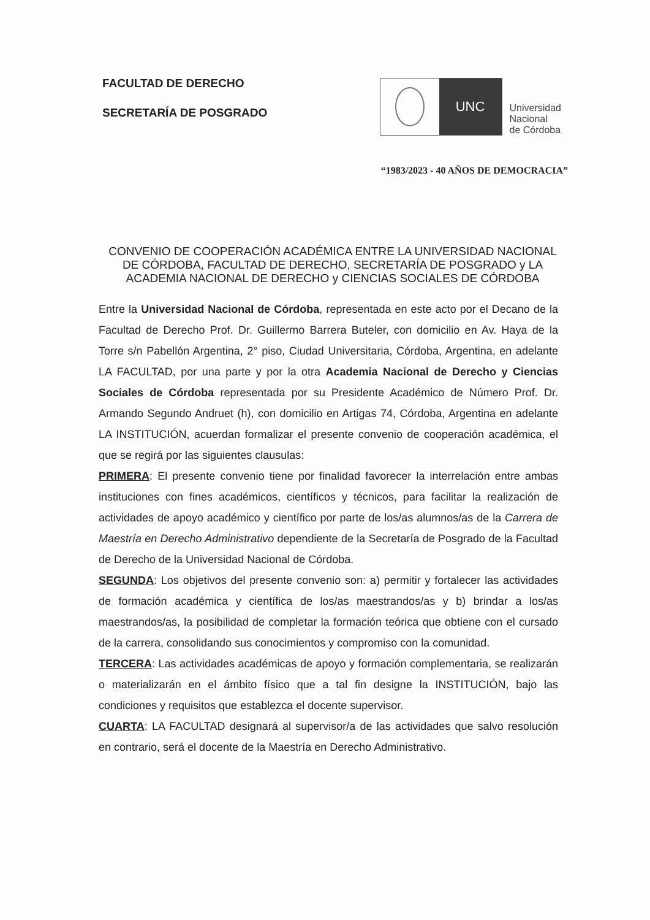FACULTAD DE DERECHO
SECRETARÍA DE POSGRADO
UNC
Universidad
Nacional
de Córdoba
“1983/2023 - 40 AÑOS DE DEMOCRACIA”
CONVENIO DE COOPERACIÓN ACADÉMICA ENTRE LA UNIVERSIDAD NACIONAL DE CÓRDOBA, FACULTAD DE DERECHO, SECRETARÍA DE POSGRADO y LA ACADEMIA NACIONAL DE DERECHO y CIENCIAS SOCIALES DE CÓRDOBA
Entre la Universidad Nacional de Córdoba, representada en este acto por el Decano de la Facultad de Derecho Prof. Dr. Guillermo Barrera Buteler, con domicilio en Av. Haya de la Torre s/n Pabellón Argentina, 2° piso, Ciudad Universitaria, Córdoba, Argentina, en adelante LA FACULTAD, por una parte y por la otra Academia Nacional de Derecho y Ciencias Sociales de Córdoba representada por su Presidente Académico de Número Prof. Dr. Armando Segundo Andruet (h), con domicilio en Artigas 74, Córdoba, Argentina en adelante LA INSTITUCIÓN, acuerdan formalizar el presente convenio de cooperación académica, el que se regirá por las siguientes clausulas:
PRIMERA: El presente convenio tiene por finalidad favorecer la interrelación entre ambas instituciones con fines académicos, científicos y técnicos, para facilitar la realización de actividades de apoyo académico y científico por parte de los/as alumnos/as de la Carrera de Maestría en Derecho Administrativo dependiente de la Secretaría de Posgrado de la Facultad de Derecho de la Universidad Nacional de Córdoba.
SEGUNDA: Los objetivos del presente convenio son: a) permitir y fortalecer las actividades de formación académica y científica de los/as maestrandos/as y b) brindar a los/as maestrandos/as, la posibilidad de completar la formación teórica que obtiene con el cursado de la carrera, consolidando sus conocimientos y compromiso con la comunidad.
TERCERA: Las actividades académicas de apoyo y formación complementaria, se realizarán o materializarán en el ámbito físico que a tal fin designe la INSTITUCIÓN, bajo las condiciones y requisitos que establezca el docente supervisor.
CUARTA: LA FACULTAD designará al supervisor/a de las actividades que salvo resolución en contrario, será el docente de la Maestría en Derecho Administrativo.